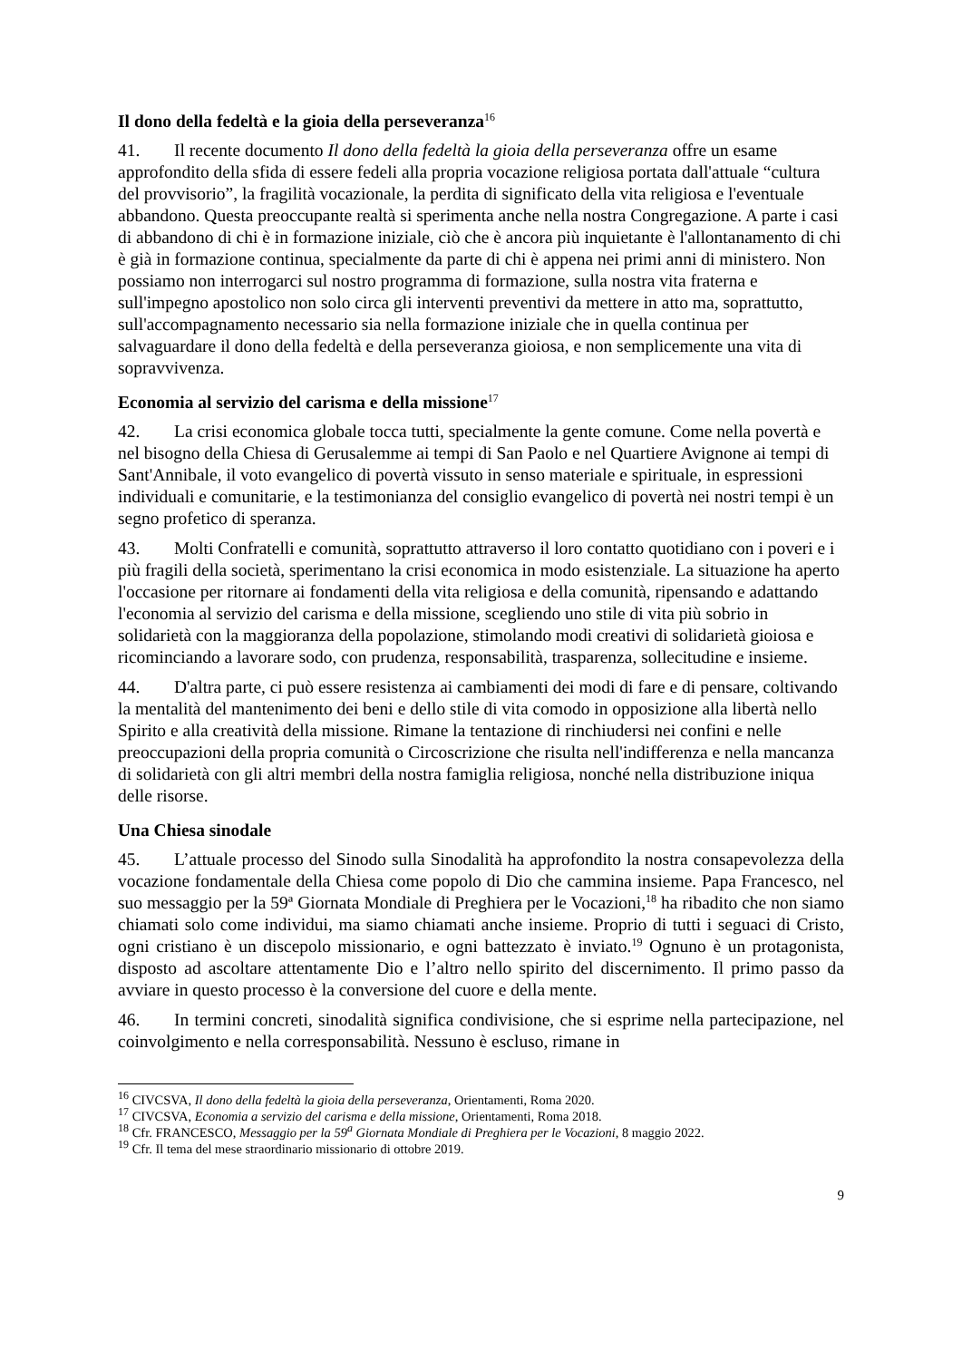Il dono della fedeltà e la gioia della perseveranza<sup>16</sup>
41. Il recente documento Il dono della fedeltà la gioia della perseveranza offre un esame approfondito della sfida di essere fedeli alla propria vocazione religiosa portata dall'attuale “cultura del provvisorio”, la fragilità vocazionale, la perdita di significato della vita religiosa e l'eventuale abbandono. Questa preoccupante realtà si sperimenta anche nella nostra Congregazione. A parte i casi di abbandono di chi è in formazione iniziale, ciò che è ancora più inquietante è l'allontanamento di chi è già in formazione continua, specialmente da parte di chi è appena nei primi anni di ministero. Non possiamo non interrogarci sul nostro programma di formazione, sulla nostra vita fraterna e sull'impegno apostolico non solo circa gli interventi preventivi da mettere in atto ma, soprattutto, sull'accompagnamento necessario sia nella formazione iniziale che in quella continua per salvaguardare il dono della fedeltà e della perseveranza gioiosa, e non semplicemente una vita di sopravvivenza.
Economia al servizio del carisma e della missione<sup>17</sup>
42. La crisi economica globale tocca tutti, specialmente la gente comune. Come nella povertà e nel bisogno della Chiesa di Gerusalemme ai tempi di San Paolo e nel Quartiere Avignone ai tempi di Sant'Annibale, il voto evangelico di povertà vissuto in senso materiale e spirituale, in espressioni individuali e comunitarie, e la testimonianza del consiglio evangelico di povertà nei nostri tempi è un segno profetico di speranza.
43. Molti Confratelli e comunità, soprattutto attraverso il loro contatto quotidiano con i poveri e i più fragili della società, sperimentano la crisi economica in modo esistenziale. La situazione ha aperto l'occasione per ritornare ai fondamenti della vita religiosa e della comunità, ripensando e adattando l'economia al servizio del carisma e della missione, scegliendo uno stile di vita più sobrio in solidarietà con la maggioranza della popolazione, stimolando modi creativi di solidarietà gioiosa e ricominciando a lavorare sodo, con prudenza, responsabilità, trasparenza, sollecitudine e insieme.
44. D'altra parte, ci può essere resistenza ai cambiamenti dei modi di fare e di pensare, coltivando la mentalità del mantenimento dei beni e dello stile di vita comodo in opposizione alla libertà nello Spirito e alla creatività della missione. Rimane la tentazione di rinchiudersi nei confini e nelle preoccupazioni della propria comunità o Circoscrizione che risulta nell'indifferenza e nella mancanza di solidarietà con gli altri membri della nostra famiglia religiosa, nonché nella distribuzione iniqua delle risorse.
Una Chiesa sinodale
45. L’attuale processo del Sinodo sulla Sinodalità ha approfondito la nostra consapevolezza della vocazione fondamentale della Chiesa come popolo di Dio che cammina insieme. Papa Francesco, nel suo messaggio per la 59ª Giornata Mondiale di Preghiera per le Vocazioni,<sup>18</sup> ha ribadito che non siamo chiamati solo come individui, ma siamo chiamati anche insieme. Proprio di tutti i seguaci di Cristo, ogni cristiano è un discepolo missionario, e ogni battezzato è inviato.<sup>19</sup> Ognuno è un protagonista, disposto ad ascoltare attentamente Dio e l’altro nello spirito del discernimento. Il primo passo da avviare in questo processo è la conversione del cuore e della mente.
46. In termini concreti, sinodalità significa condivisione, che si esprime nella partecipazione, nel coinvolgimento e nella corresponsabilità. Nessuno è escluso, rimane in
<sup>16</sup> CIVCSVA, Il dono della fedeltà la gioia della perseveranza, Orientamenti, Roma 2020.
<sup>17</sup> CIVCSVA, Economia a servizio del carisma e della missione, Orientamenti, Roma 2018.
<sup>18</sup> Cfr. FRANCESCO, Messaggio per la 59<sup>a</sup> Giornata Mondiale di Preghiera per le Vocazioni, 8 maggio 2022.
<sup>19</sup> Cfr. Il tema del mese straordinario missionario di ottobre 2019.
9